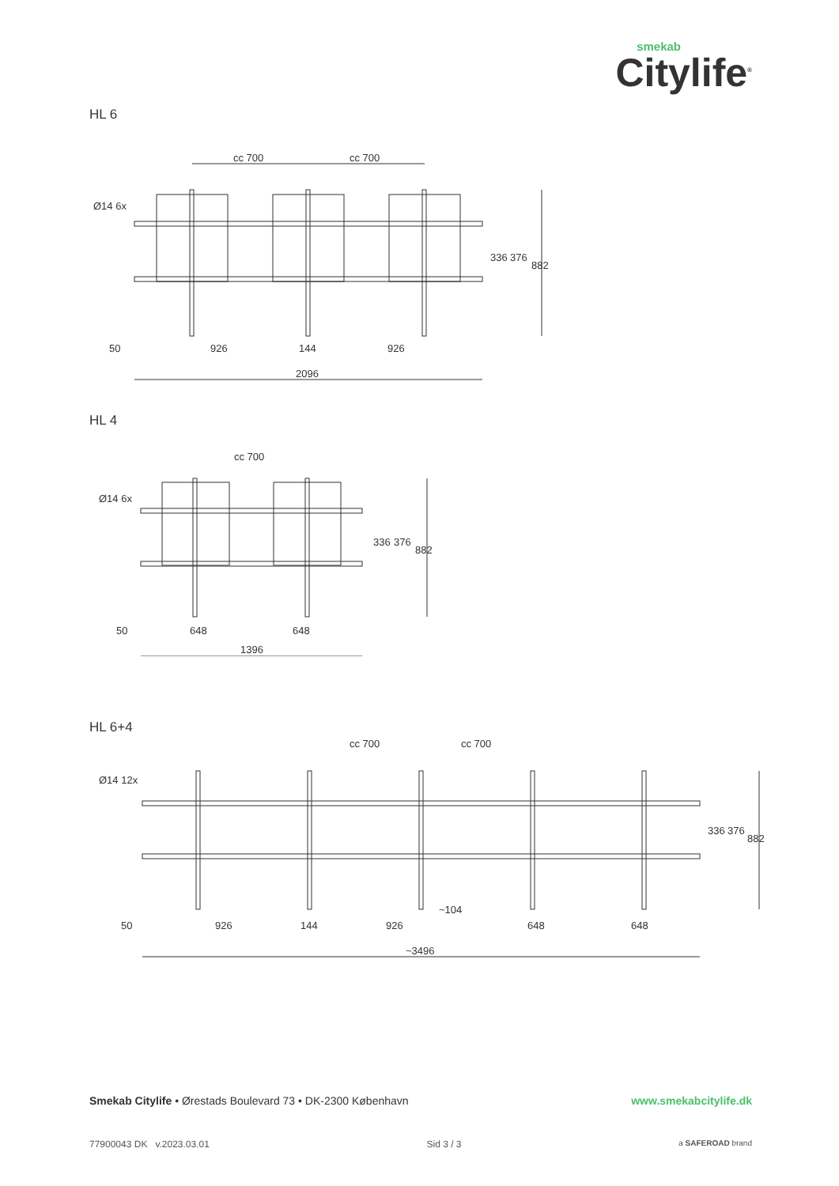smekab
Citylife<sup>®</sup>
HL 6
Ø14 6x
cc 700
cc 700
50
926
144
926
2096
336
376
882
HL 4
Ø14 6x
cc 700
50
648
648
1396
336
376
882
HL 6+4
Ø14 12x
cc 700
cc 700
50
926
144
926
~104
648
648
~3496
336
376
882
Smekab Citylife • Ørestads Boulevard 73 • DK-2300 København
www.smekabcitylife.dk
77900043 DK v.2023.03.01 Sid 3 / 3
a SAFEROAD brand